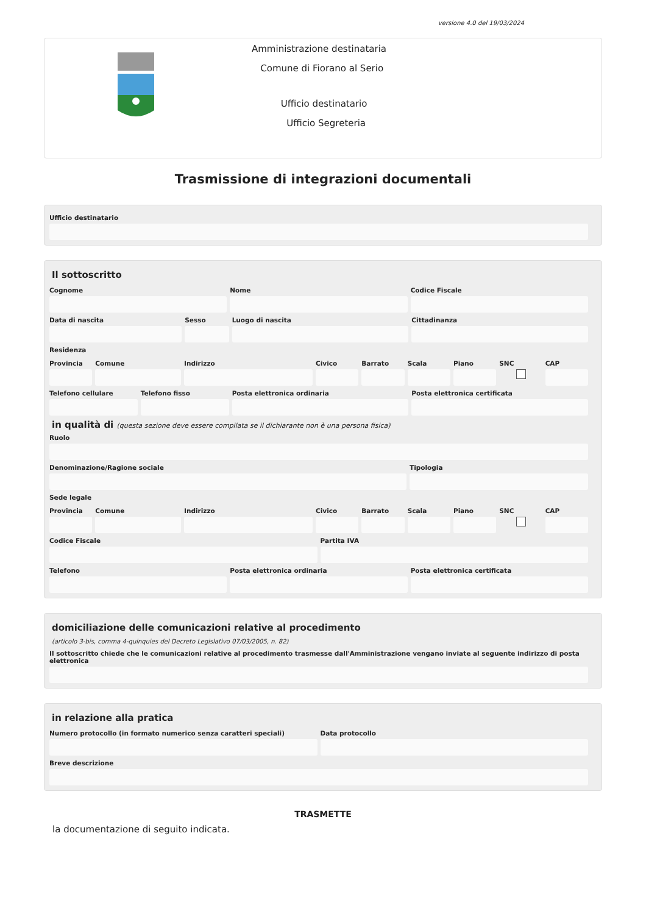versione 4.0 del 19/03/2024
Amministrazione destinataria
Comune di Fiorano al Serio
Ufficio destinatario
Ufficio Segreteria
Trasmissione di integrazioni documentali
Ufficio destinatario
Il sottoscritto
Cognome Nome Codice Fiscale
Data di nascita Sesso Luogo di nascita Cittadinanza
Residenza
Provincia Comune Indirizzo Civico Barrato Scala Piano SNC CAP
Telefono cellulare Telefono fisso Posta elettronica ordinaria Posta elettronica certificata
in qualità di (questa sezione deve essere compilata se il dichiarante non è una persona fisica)
Ruolo
Denominazione/Ragione sociale Tipologia
Sede legale
Provincia Comune Indirizzo Civico Barrato Scala Piano SNC CAP
Codice Fiscale Partita IVA
Telefono Posta elettronica ordinaria Posta elettronica certificata
domiciliazione delle comunicazioni relative al procedimento
(articolo 3-bis, comma 4-quinquies del Decreto Legislativo 07/03/2005, n. 82)
Il sottoscritto chiede che le comunicazioni relative al procedimento trasmesse dall'Amministrazione vengano inviate al seguente indirizzo di posta elettronica
in relazione alla pratica
Numero protocollo (in formato numerico senza caratteri speciali)
Data protocollo
Breve descrizione
TRASMETTE
la documentazione di seguito indicata.